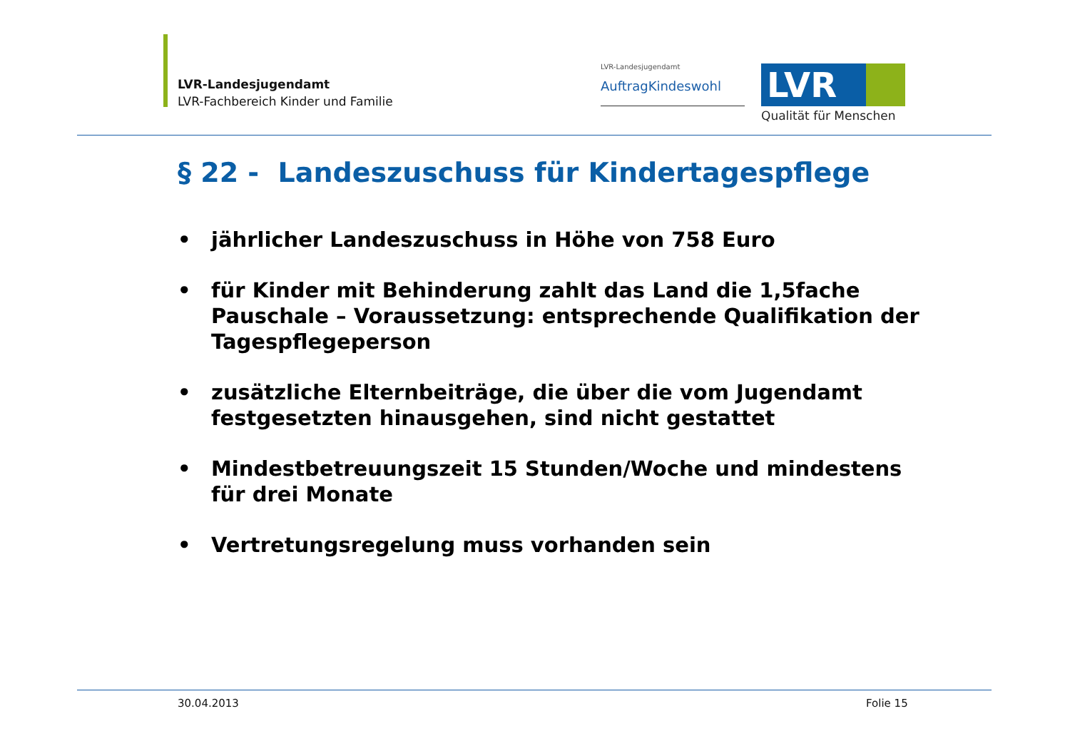LVR-Landesjugendamt
LVR-Fachbereich Kinder und Familie
LVR-Landesjugendamt
AuftragKindeswohl LVR
Qualität für Menschen
§ 22 - Landeszuschuss für Kindertagespflege
• jährlicher Landeszuschuss in Höhe von 758 Euro
• für Kinder mit Behinderung zahlt das Land die 1,5fache Pauschale – Voraussetzung: entsprechende Qualifikation der Tagespflegeperson
• zusätzliche Elternbeiträge, die über die vom Jugendamt festgesetzten hinausgehen, sind nicht gestattet
• Mindestbetreuungszeit 15 Stunden/Woche und mindestens für drei Monate
• Vertretungsregelung muss vorhanden sein
30.04.2013 Folie 15